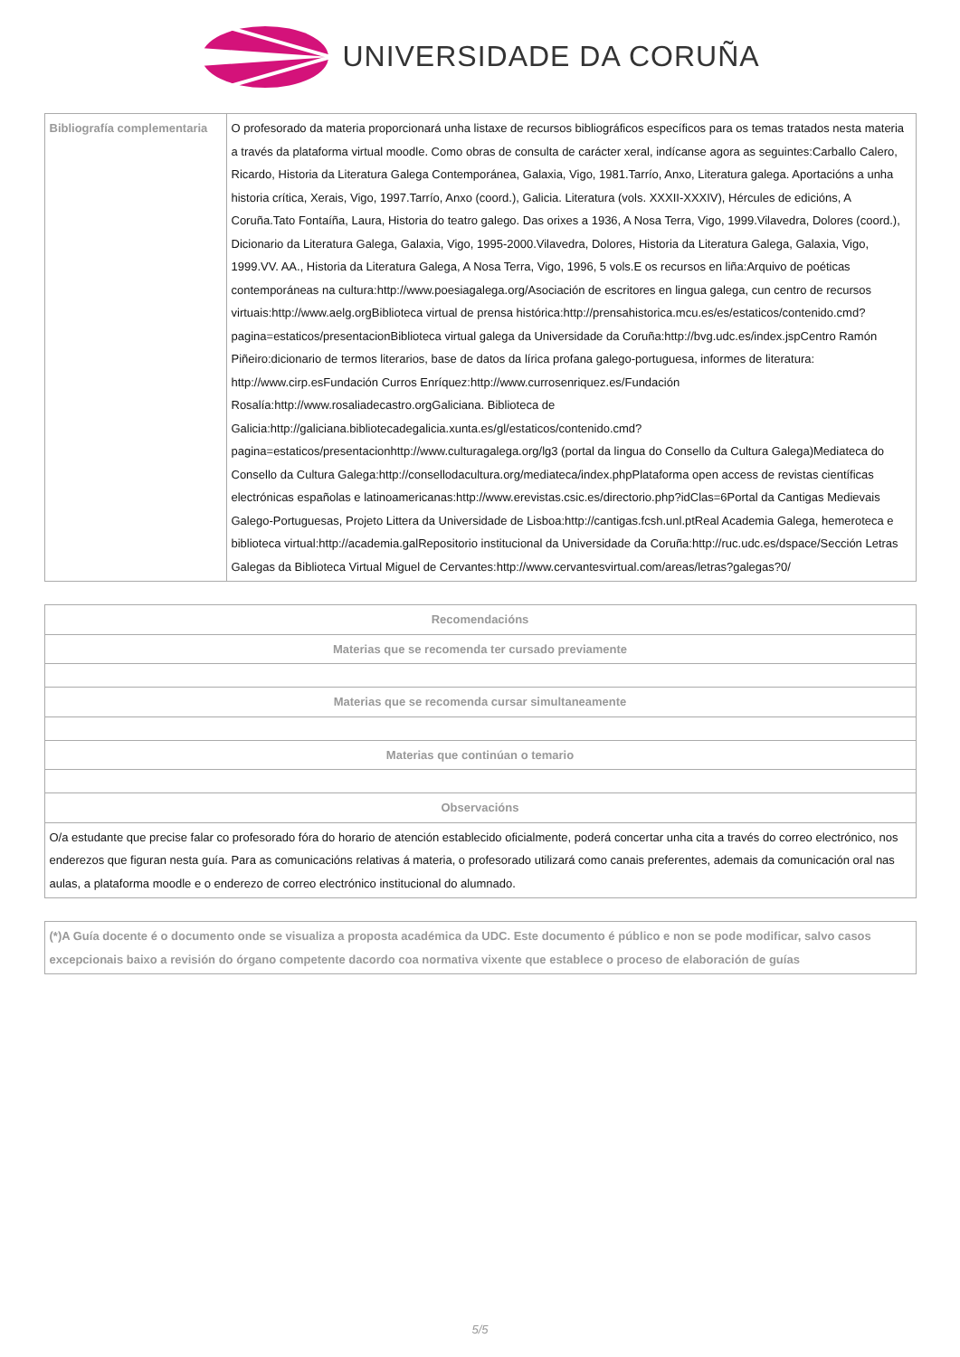UNIVERSIDADE DA CORUÑA
| Bibliografía complementaria | O profesorado da materia proporcionará unha listaxe de recursos bibliográficos específicos para os temas tratados nesta materia a través da plataforma virtual moodle. Como obras de consulta de carácter xeral, indícanse agora as seguintes:Carballo Calero, Ricardo, Historia da Literatura Galega Contemporánea, Galaxia, Vigo, 1981.Tarrío, Anxo, Literatura galega. Aportacións a unha historia crítica, Xerais, Vigo, 1997.Tarrío, Anxo (coord.), Galicia. Literatura (vols. XXXII-XXXIV), Hércules de edicións, A Coruña.Tato Fontaíña, Laura, Historia do teatro galego. Das orixes a 1936, A Nosa Terra, Vigo, 1999.Vilavedra, Dolores (coord.), Dicionario da Literatura Galega, Galaxia, Vigo, 1995-2000.Vilavedra, Dolores, Historia da Literatura Galega, Galaxia, Vigo, 1999.VV. AA., Historia da Literatura Galega, A Nosa Terra, Vigo, 1996, 5 vols.E os recursos en liña:Arquivo de poéticas contemporáneas na cultura:http://www.poesiagalega.org/Asociación de escritores en lingua galega, cun centro de recursos virtuais:http://www.aelg.orgBiblioteca virtual de prensa histórica:http://prensahistorica.mcu.es/es/estaticos/contenido.cmd?pagina=estaticos/presentacionBiblioteca virtual galega da Universidade da Coruña:http://bvg.udc.es/index.jspCentro Ramón Piñeiro:dicionario de termos literarios, base de datos da lírica profana galego-portuguesa, informes de literatura: http://www.cirp.esFundación Curros Enríquez:http://www.currosenriquez.es/Fundación Rosalía:http://www.rosaliadecastro.orgGaliciana. Biblioteca de Galicia:http://galiciana.bibliotecadegalicia.xunta.es/gl/estaticos/contenido.cmd?pagina=estaticos/presentacionhttp://www.culturagalega.org/lg3 (portal da lingua do Consello da Cultura Galega)Mediateca do Consello da Cultura Galega:http://consellodacultura.org/mediateca/index.phpPlataforma open access de revistas científicas electrónicas españolas e latinoamericanas:http://www.erevistas.csic.es/directorio.php?idClas=6Portal da Cantigas Medievais Galego-Portuguesas, Projeto Littera da Universidade de Lisboa:http://cantigas.fcsh.unl.ptReal Academia Galega, hemeroteca e biblioteca virtual:http://academia.galRepositorio institucional da Universidade da Coruña:http://ruc.udc.es/dspace/Sección Letras Galegas da Biblioteca Virtual Miguel de Cervantes:http://www.cervantesvirtual.com/areas/letras?galegas?0/ |
| Recomendacións |
| --- |
| Materias que se recomenda ter cursado previamente |
| Materias que se recomenda cursar simultaneamente |
| Materias que continúan o temario |
| Observacións |
| O/a estudante que precise falar co profesorado fóra do horario de atención establecido oficialmente, poderá concertar unha cita a través do correo electrónico, nos enderezos que figuran nesta guía. Para as comunicacións relativas á materia, o profesorado utilizará como canais preferentes, ademais da comunicación oral nas aulas, a plataforma moodle e o enderezo de correo electrónico institucional do alumnado. |
| (*)A Guía docente é o documento onde se visualiza a proposta académica da UDC. Este documento é público e non se pode modificar, salvo casos excepcionais baixo a revisión do órgano competente dacordo coa normativa vixente que establece o proceso de elaboración de guías |
| --- |
5/5